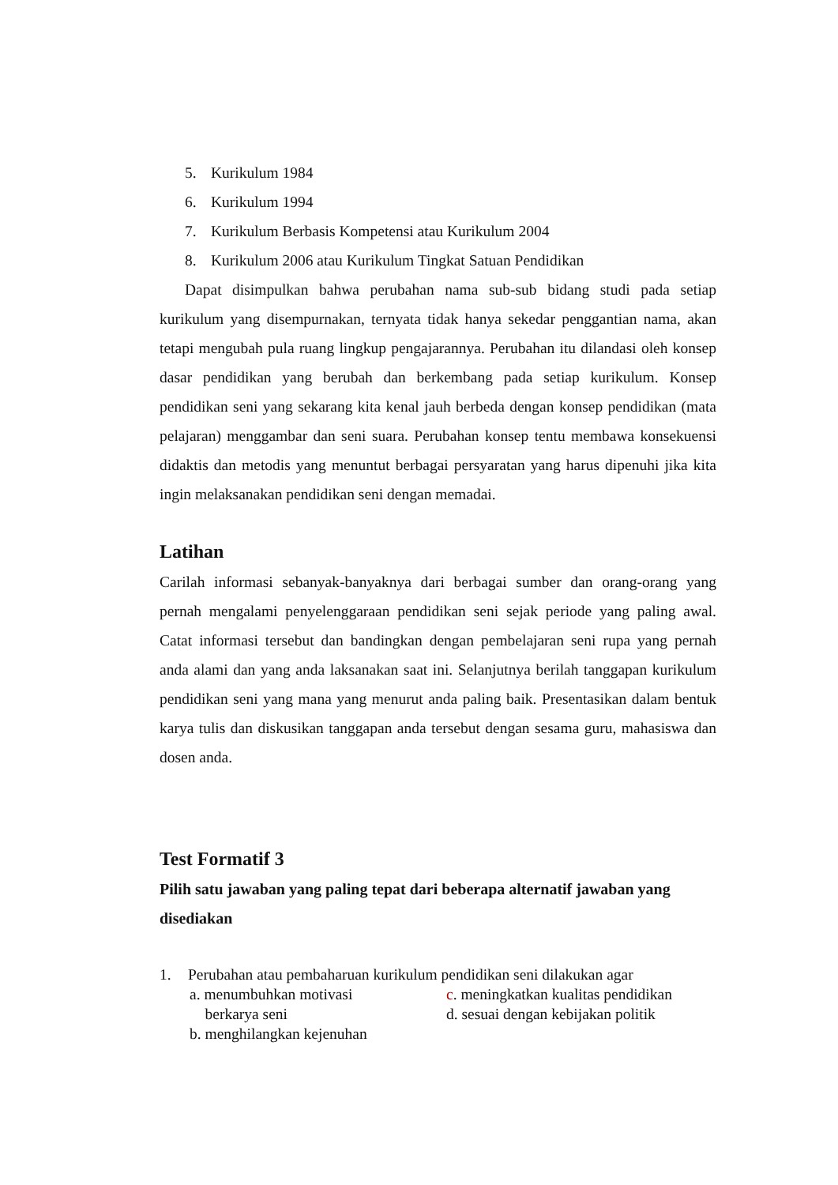5. Kurikulum 1984
6. Kurikulum 1994
7. Kurikulum Berbasis Kompetensi atau Kurikulum 2004
8. Kurikulum 2006 atau Kurikulum Tingkat Satuan Pendidikan
Dapat disimpulkan bahwa perubahan nama sub-sub bidang studi pada setiap kurikulum yang disempurnakan, ternyata tidak hanya sekedar penggantian nama, akan tetapi mengubah pula ruang lingkup pengajarannya. Perubahan itu dilandasi oleh konsep dasar pendidikan yang berubah dan berkembang pada setiap kurikulum. Konsep pendidikan seni yang sekarang kita kenal jauh berbeda dengan konsep pendidikan (mata pelajaran) menggambar dan seni suara. Perubahan konsep tentu membawa konsekuensi didaktis dan metodis yang menuntut berbagai persyaratan yang harus dipenuhi jika kita ingin melaksanakan pendidikan seni dengan memadai.
Latihan
Carilah informasi sebanyak-banyaknya dari berbagai sumber dan orang-orang yang pernah mengalami penyelenggaraan pendidikan seni sejak periode yang paling awal. Catat informasi tersebut dan bandingkan dengan pembelajaran seni rupa yang pernah anda alami dan yang anda laksanakan saat ini. Selanjutnya berilah tanggapan kurikulum pendidikan seni yang mana yang menurut anda paling baik. Presentasikan dalam bentuk karya tulis dan diskusikan tanggapan anda tersebut dengan sesama guru, mahasiswa dan dosen anda.
Test Formatif 3
Pilih satu jawaban yang paling tepat dari beberapa alternatif jawaban yang disediakan
1. Perubahan atau pembaharuan kurikulum pendidikan seni dilakukan agar
a. menumbuhkan motivasi
berkarya seni
b. menghilangkan kejenuhan
c. meningkatkan kualitas pendidikan
d. sesuai dengan kebijakan politik